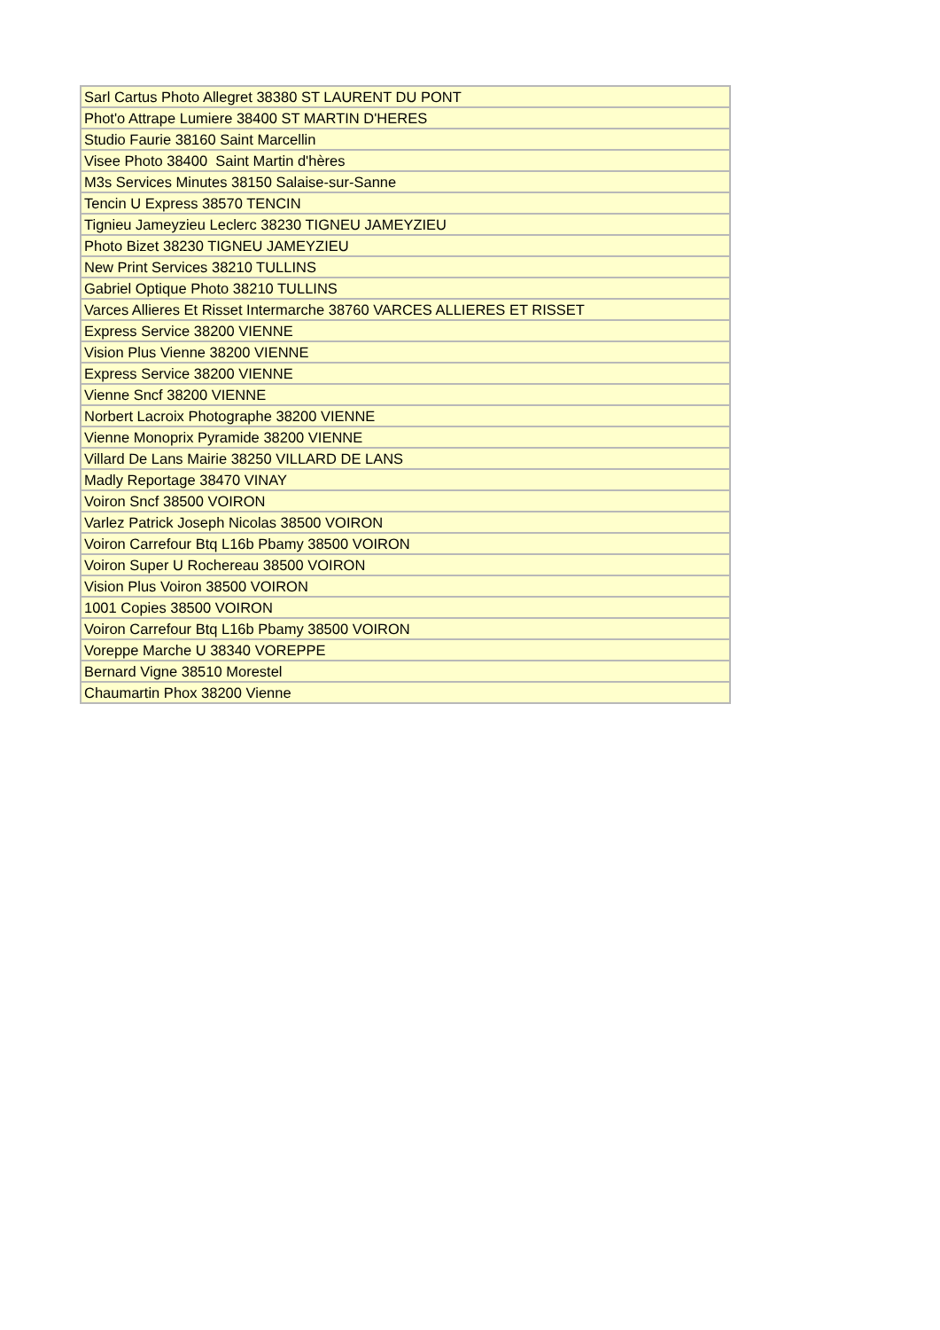| Sarl Cartus Photo Allegret 38380 ST LAURENT DU PONT |
| Phot'o Attrape Lumiere 38400 ST MARTIN D'HERES |
| Studio Faurie 38160 Saint Marcellin |
| Visee Photo 38400 Saint Martin d'hères |
| M3s Services Minutes 38150 Salaise-sur-Sanne |
| Tencin U Express 38570 TENCIN |
| Tignieu Jameyzieu Leclerc 38230 TIGNEU JAMEYZIEU |
| Photo Bizet 38230 TIGNEU JAMEYZIEU |
| New Print Services 38210 TULLINS |
| Gabriel Optique Photo 38210 TULLINS |
| Varces Allieres Et Risset Intermarche 38760 VARCES ALLIERES ET RISSET |
| Express Service 38200 VIENNE |
| Vision Plus Vienne 38200 VIENNE |
| Express Service 38200 VIENNE |
| Vienne Sncf 38200 VIENNE |
| Norbert Lacroix Photographe 38200 VIENNE |
| Vienne Monoprix Pyramide 38200 VIENNE |
| Villard De Lans Mairie 38250 VILLARD DE LANS |
| Madly Reportage 38470 VINAY |
| Voiron Sncf 38500 VOIRON |
| Varlez Patrick Joseph Nicolas 38500 VOIRON |
| Voiron Carrefour Btq L16b Pbamy 38500 VOIRON |
| Voiron Super U Rochereau 38500 VOIRON |
| Vision Plus Voiron 38500 VOIRON |
| 1001 Copies 38500 VOIRON |
| Voiron Carrefour Btq L16b Pbamy 38500 VOIRON |
| Voreppe Marche U 38340 VOREPPE |
| Bernard Vigne 38510 Morestel |
| Chaumartin Phox 38200 Vienne |